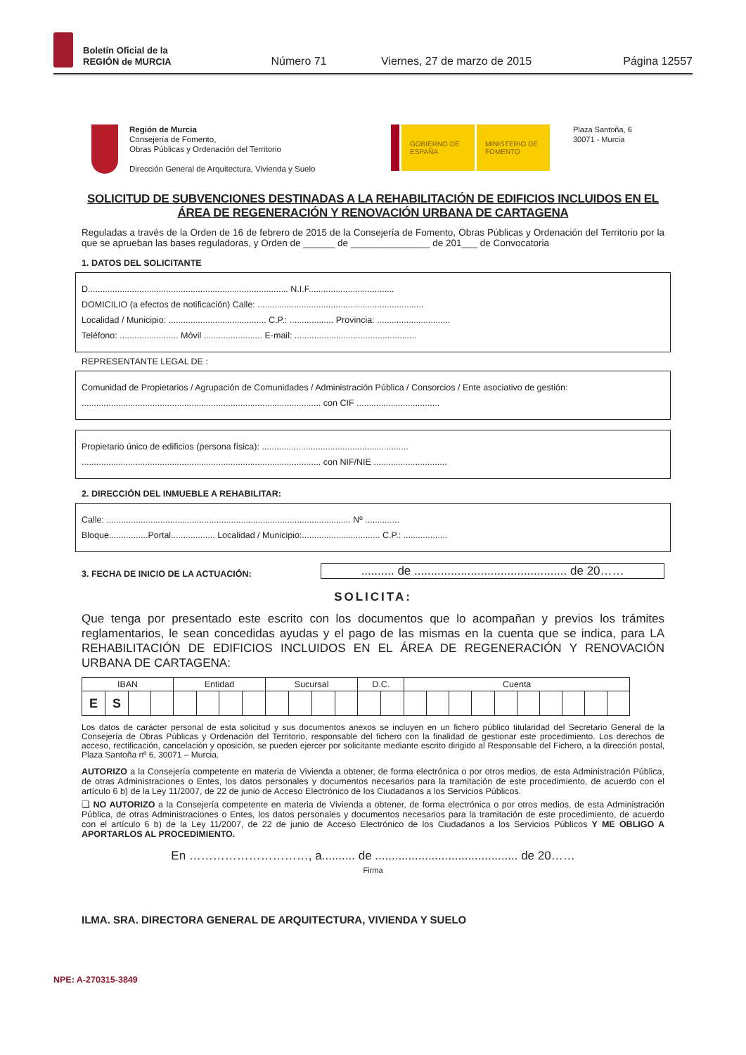Boletín Oficial de la
REGIÓN de MURCIA
Número 71 Viernes, 27 de marzo de 2015 Página 12557
Región de Murcia
Consejería de Fomento,
Obras Públicas y Ordenación del Territorio
Dirección General de Arquitectura, Vivienda y Suelo
GOBIERNO DE ESPAÑA
MINISTERIO DE FOMENTO
Plaza Santoña, 6
30071 - Murcia
SOLICITUD DE SUBVENCIONES DESTINADAS A LA REHABILITACIÓN DE EDIFICIOS INCLUIDOS EN EL ÁREA DE REGENERACIÓN Y RENOVACIÓN URBANA DE CARTAGENA
Reguladas a través de la Orden de 16 de febrero de 2015 de la Consejería de Fomento, Obras Públicas y Ordenación del Territorio por la que se aprueban las bases reguladoras, y Orden de ______ de _______________ de 201___ de Convocatoria
1. DATOS DEL SOLICITANTE
D.................................................................................. N.I.F...................................
DOMICILIO (a efectos de notificación) Calle: ....................................................................
Localidad / Municipio: ........................................ C.P.: .................. Provincia: ..............................
Teléfono: ........................ Móvil ........................ E-mail: ..................................................
REPRESENTANTE LEGAL DE :
Comunidad de Propietarios / Agrupación de Comunidades / Administración Pública / Consorcios / Ente asociativo de gestión:
.................................................................................................. con CIF ..................................
Propietario único de edificios (persona física): ............................................................
.................................................................................................. con NIF/NIE ..............................
2. DIRECCIÓN DEL INMUEBLE A REHABILITAR:
Calle: .................................................................................................... Nº ..............
Bloque................Portal.................. Localidad / Municipio:................................ C.P.: ..................
3. FECHA DE INICIO DE LA ACTUACIÓN:
.......... de .............................................. de 20……
SOLICITA:
Que tenga por presentado este escrito con los documentos que lo acompañan y previos los trámites reglamentarios, le sean concedidas ayudas y el pago de las mismas en la cuenta que se indica, para LA REHABILITACIÓN DE EDIFICIOS INCLUIDOS EN EL ÁREA DE REGENERACIÓN Y RENOVACIÓN URBANA DE CARTAGENA:
| IBAN | | | | Entidad | | | | Sucursal | | | | D.C. | | Cuenta | | | | | | | | | |
| --- | --- | --- | --- | --- | --- | --- | --- | --- | --- | --- | --- | --- | --- | --- | --- | --- | --- | --- | --- | --- | --- | --- | --- |
| E | S | | | | | | | | | | | | | | | | | | | | | | |
Los datos de carácter personal de esta solicitud y sus documentos anexos se incluyen en un fichero público titularidad del Secretario General de la Consejería de Obras Públicas y Ordenación del Territorio, responsable del fichero con la finalidad de gestionar este procedimiento. Los derechos de acceso, rectificación, cancelación y oposición, se pueden ejercer por solicitante mediante escrito dirigido al Responsable del Fichero, a la dirección postal, Plaza Santoña nº 6, 30071 – Murcia.
AUTORIZO a la Consejería competente en materia de Vivienda a obtener, de forma electrónica o por otros medios, de esta Administración Pública, de otras Administraciones o Entes, los datos personales y documentos necesarios para la tramitación de este procedimiento, de acuerdo con el artículo 6 b) de la Ley 11/2007, de 22 de junio de Acceso Electrónico de los Ciudadanos a los Servicios Públicos.
❑ NO AUTORIZO a la Consejería competente en materia de Vivienda a obtener, de forma electrónica o por otros medios, de esta Administración Pública, de otras Administraciones o Entes, los datos personales y documentos necesarios para la tramitación de este procedimiento, de acuerdo con el artículo 6 b) de la Ley 11/2007, de 22 de junio de Acceso Electrónico de los Ciudadanos a los Servicios Públicos Y ME OBLIGO A APORTARLOS AL PROCEDIMIENTO.
En …………………………, a.......... de ........................................... de 20……
Firma
ILMA. SRA. DIRECTORA GENERAL DE ARQUITECTURA, VIVIENDA Y SUELO
NPE: A-270315-3849